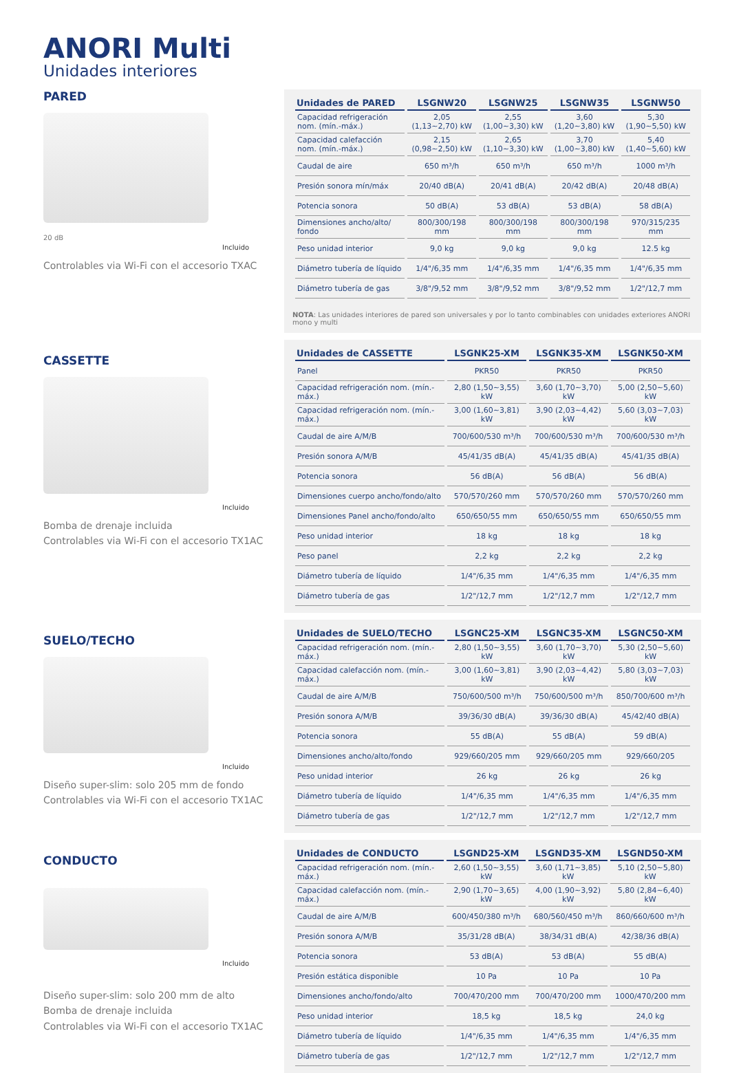ANORI Multi
Unidades interiores
PARED
20 dB
Incluido
Controlables via Wi-Fi con el accesorio TXAC
| Unidades de PARED | LSGNW20 | LSGNW25 | LSGNW35 | LSGNW50 |
| --- | --- | --- | --- | --- |
| Capacidad refrigeración nom. (mín.-máx.) | 2,05 (1,13~2,70) kW | 2,55 (1,00~3,30) kW | 3,60 (1,20~3,80) kW | 5,30 (1,90~5,50) kW |
| Capacidad calefacción nom. (mín.-máx.) | 2,15 (0,98~2,50) kW | 2,65 (1,10~3,30) kW | 3,70 (1,00~3,80) kW | 5,40 (1,40~5,60) kW |
| Caudal de aire | 650 m³/h | 650 m³/h | 650 m³/h | 1000 m³/h |
| Presión sonora mín/máx | 20/40 dB(A) | 20/41 dB(A) | 20/42 dB(A) | 20/48 dB(A) |
| Potencia sonora | 50 dB(A) | 53 dB(A) | 53 dB(A) | 58 dB(A) |
| Dimensiones ancho/alto/ fondo | 800/300/198 mm | 800/300/198 mm | 800/300/198 mm | 970/315/235 mm |
| Peso unidad interior | 9,0 kg | 9,0 kg | 9,0 kg | 12.5 kg |
| Diámetro tubería de líquido | 1/4"/6,35 mm | 1/4"/6,35 mm | 1/4"/6,35 mm | 1/4"/6,35 mm |
| Diámetro tubería de gas | 3/8"/9,52 mm | 3/8"/9,52 mm | 3/8"/9,52 mm | 1/2"/12,7 mm |
NOTA: Las unidades interiores de pared son universales y por lo tanto combinables con unidades exteriores ANORI mono y multi
CASSETTE
Incluido
Bomba de drenaje incluida
Controlables via Wi-Fi con el accesorio TX1AC
| Unidades de CASSETTE | LSGNK25-XM | LSGNK35-XM | LSGNK50-XM |
| --- | --- | --- | --- |
| Panel | PKR50 | PKR50 | PKR50 |
| Capacidad refrigeración nom. (mín.-máx.) | 2,80 (1,50~3,55) kW | 3,60 (1,70~3,70) kW | 5,00 (2,50~5,60) kW |
| Capacidad refrigeración nom. (mín.-máx.) | 3,00 (1,60~3,81) kW | 3,90 (2,03~4,42) kW | 5,60 (3,03~7,03) kW |
| Caudal de aire A/M/B | 700/600/530 m³/h | 700/600/530 m³/h | 700/600/530 m³/h |
| Presión sonora A/M/B | 45/41/35 dB(A) | 45/41/35 dB(A) | 45/41/35 dB(A) |
| Potencia sonora | 56 dB(A) | 56 dB(A) | 56 dB(A) |
| Dimensiones cuerpo ancho/fondo/alto | 570/570/260 mm | 570/570/260 mm | 570/570/260 mm |
| Dimensiones Panel ancho/fondo/alto | 650/650/55 mm | 650/650/55 mm | 650/650/55 mm |
| Peso unidad interior | 18 kg | 18 kg | 18 kg |
| Peso panel | 2,2 kg | 2,2 kg | 2,2 kg |
| Diámetro tubería de líquido | 1/4"/6,35 mm | 1/4"/6,35 mm | 1/4"/6,35 mm |
| Diámetro tubería de gas | 1/2"/12,7 mm | 1/2"/12,7 mm | 1/2"/12,7 mm |
SUELO/TECHO
Incluido
Diseño super-slim: solo 205 mm de fondo
Controlables via Wi-Fi con el accesorio TX1AC
| Unidades de SUELO/TECHO | LSGNC25-XM | LSGNC35-XM | LSGNC50-XM |
| --- | --- | --- | --- |
| Capacidad refrigeración nom. (mín.-máx.) | 2,80 (1,50~3,55) kW | 3,60 (1,70~3,70) kW | 5,30 (2,50~5,60) kW |
| Capacidad calefacción nom. (mín.-máx.) | 3,00 (1,60~3,81) kW | 3,90 (2,03~4,42) kW | 5,80 (3,03~7,03) kW |
| Caudal de aire A/M/B | 750/600/500 m³/h | 750/600/500 m³/h | 850/700/600 m³/h |
| Presión sonora A/M/B | 39/36/30 dB(A) | 39/36/30 dB(A) | 45/42/40 dB(A) |
| Potencia sonora | 55 dB(A) | 55 dB(A) | 59 dB(A) |
| Dimensiones ancho/alto/fondo | 929/660/205 mm | 929/660/205 mm | 929/660/205 |
| Peso unidad interior | 26 kg | 26 kg | 26 kg |
| Diámetro tubería de líquido | 1/4"/6,35 mm | 1/4"/6,35 mm | 1/4"/6,35 mm |
| Diámetro tubería de gas | 1/2"/12,7 mm | 1/2"/12,7 mm | 1/2"/12,7 mm |
CONDUCTO
Incluido
Diseño super-slim: solo 200 mm de alto
Bomba de drenaje incluida
Controlables via Wi-Fi con el accesorio TX1AC
| Unidades de CONDUCTO | LSGND25-XM | LSGND35-XM | LSGND50-XM |
| --- | --- | --- | --- |
| Capacidad refrigeración nom. (mín.-máx.) | 2,60 (1,50~3,55) kW | 3,60 (1,71~3,85) kW | 5,10 (2,50~5,80) kW |
| Capacidad calefacción nom. (mín.-máx.) | 2,90 (1,70~3,65) kW | 4,00 (1,90~3,92) kW | 5,80 (2,84~6,40) kW |
| Caudal de aire A/M/B | 600/450/380 m³/h | 680/560/450 m³/h | 860/660/600 m³/h |
| Presión sonora A/M/B | 35/31/28 dB(A) | 38/34/31 dB(A) | 42/38/36 dB(A) |
| Potencia sonora | 53 dB(A) | 53 dB(A) | 55 dB(A) |
| Presión estática disponible | 10 Pa | 10 Pa | 10 Pa |
| Dimensiones ancho/fondo/alto | 700/470/200 mm | 700/470/200 mm | 1000/470/200 mm |
| Peso unidad interior | 18,5 kg | 18,5 kg | 24,0 kg |
| Diámetro tubería de líquido | 1/4"/6,35 mm | 1/4"/6,35 mm | 1/4"/6,35 mm |
| Diámetro tubería de gas | 1/2"/12,7 mm | 1/2"/12,7 mm | 1/2"/12,7 mm |